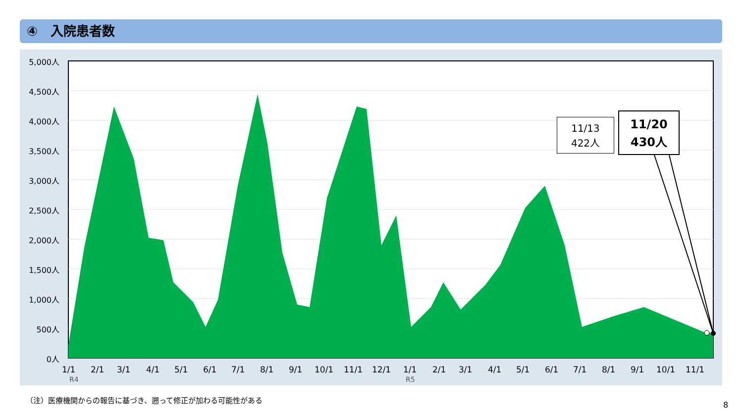④　入院患者数
5,000人
4,500人
4,000人
3,500人
3,000人
2,500人
2,000人
1,500人
1,000人
500人
0人
1/1 2/1 3/1 4/1 5/1 6/1 7/1 8/1 9/1 10/1 11/1 12/1 1/1 2/1 3/1 4/1 5/1 6/1 7/1 8/1 9/1 10/1 11/1
R4 R5
11/13
422人
11/20
430人
（注）医療機関からの報告に基づき、遡って修正が加わる可能性がある
8